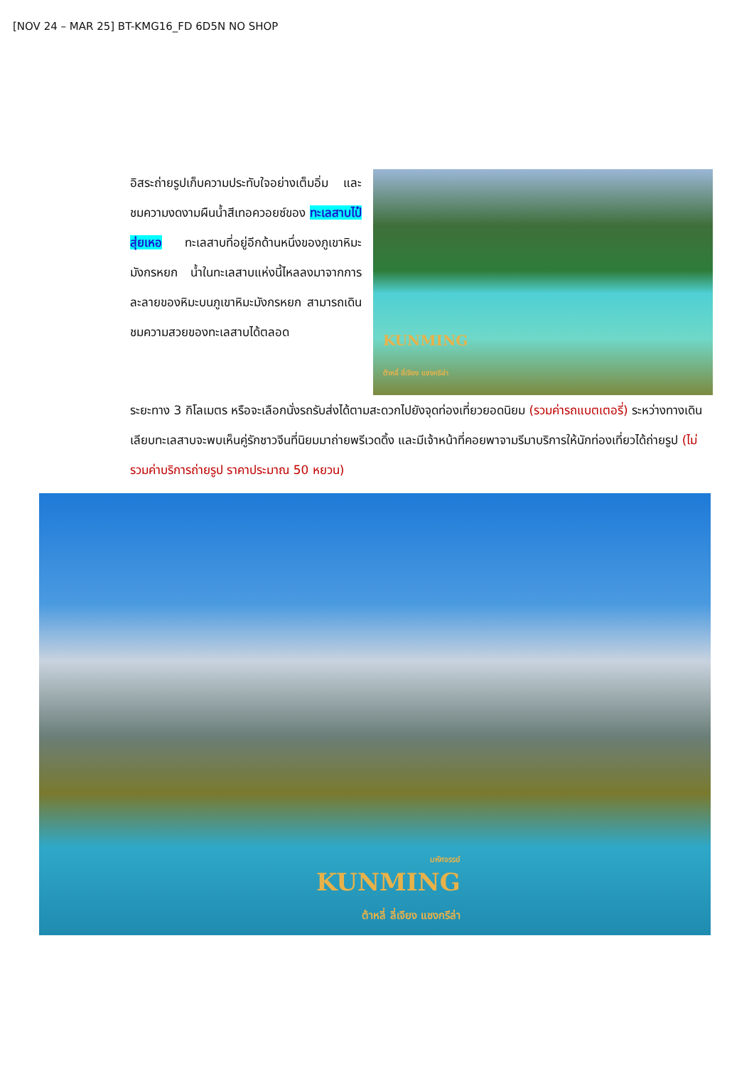[NOV 24 – MAR 25] BT-KMG16_FD 6D5N NO SHOP
อิสระถ่ายรูปเก็บความประทับใจอย่างเต็มอิ่ม และชมความงดงามผืนน้ำสีเทอควอยซ์ของ ทะเลสาบไป๋สุ่ยเหอ ทะเลสาบที่อยู่อีกด้านหนึ่งของภูเขาหิมะมังกรหยก น้ำในทะเลสาบแห่งนี้ไหลลงมาจากการละลายของหิมะบนภูเขาหิมะมังกรหยก สามารถเดินชมความสวยของทะเลสาบได้ตลอด
KUNMING
ต้าหลี่ ลี่เจียง แชงกรีล่า
ระยะทาง 3 กิโลเมตร หรือจะเลือกนั่งรถรับส่งได้ตามสะดวกไปยังจุดท่องเที่ยวยอดนิยม (รวมค่ารถแบตเตอรี่) ระหว่างทางเดินเลียบทะเลสาบจะพบเห็นคู่รักชาวจีนที่นิยมมาถ่ายพรีเวดดิ้ง และมีเจ้าหน้าที่คอยพาจามรีมาบริการให้นักท่องเที่ยวได้ถ่ายรูป (ไม่รวมค่าบริการถ่ายรูป ราคาประมาณ 50 หยวน)
มหัศจรรย์
KUNMING
ต้าหลี่ ลี่เจียง แชงกรีล่า